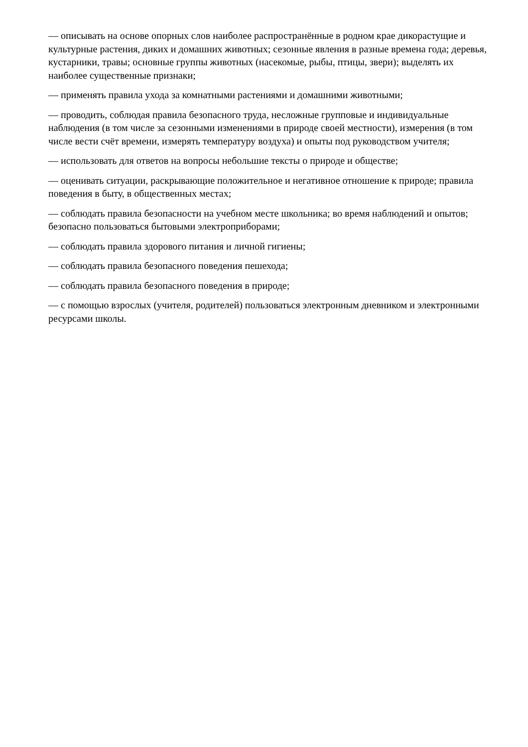— описывать на основе опорных слов наиболее распространённые в родном крае дикорастущие и культурные растения, диких и домашних животных; сезонные явления в разные времена года; деревья, кустарники, травы; основные группы животных (насекомые, рыбы, птицы, звери); выделять их наиболее существенные признаки;
— применять правила ухода за комнатными растениями и домашними животными;
— проводить, соблюдая правила безопасного труда, несложные групповые и индивидуальные наблюдения (в том числе за сезонными изменениями в природе своей местности), измерения (в том числе вести счёт времени, измерять температуру воздуха) и опыты под руководством учителя;
— использовать для ответов на вопросы небольшие тексты о природе и обществе;
— оценивать ситуации, раскрывающие положительное и негативное отношение к природе; правила поведения в быту, в общественных местах;
— соблюдать правила безопасности на учебном месте школьника; во время наблюдений и опытов; безопасно пользоваться бытовыми электроприборами;
— соблюдать правила здорового питания и личной гигиены;
— соблюдать правила безопасного поведения пешехода;
— соблюдать правила безопасного поведения в природе;
— с помощью взрослых (учителя, родителей) пользоваться электронным дневником и электронными ресурсами школы.